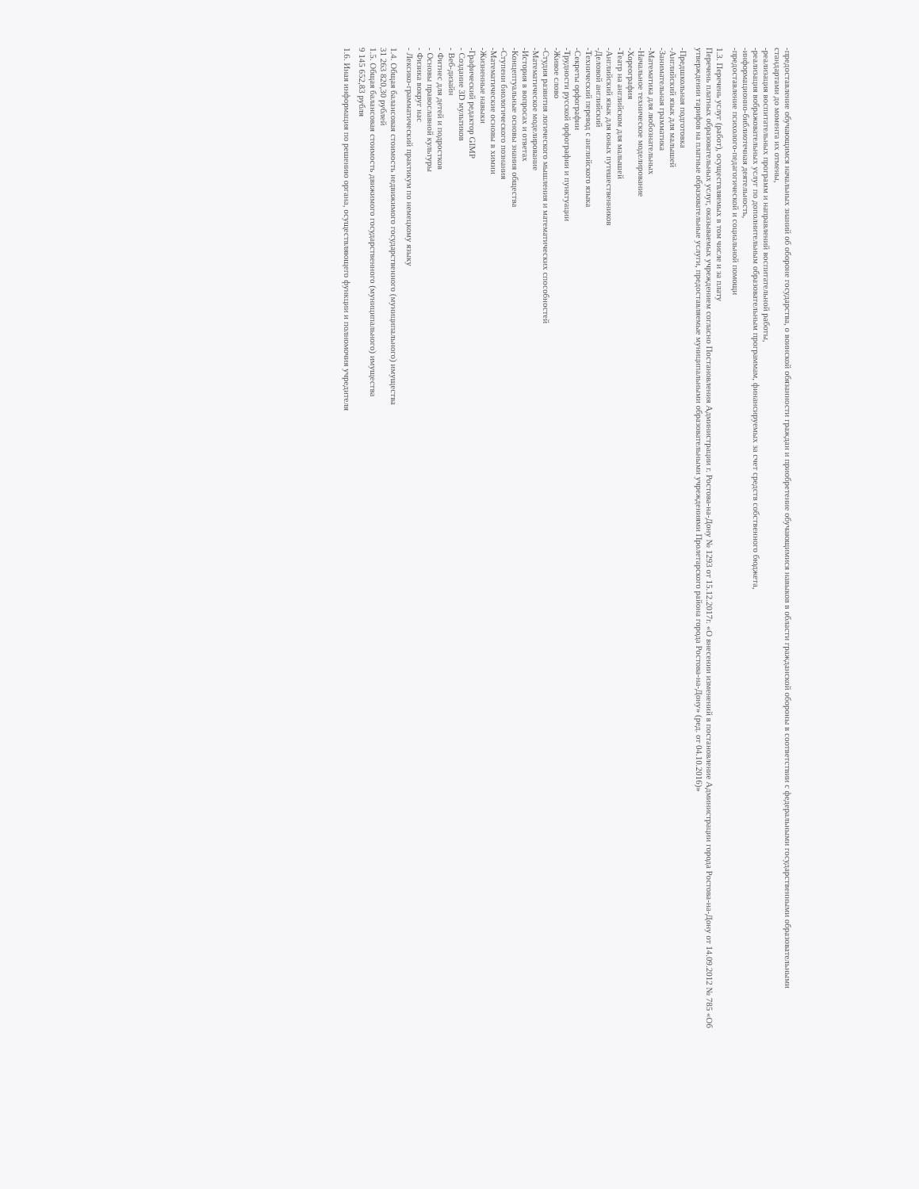-предоставление обучающимся начальных знаний об обороне государства, о воинской обязанности граждан и приобретение обучающимися навыков в области гражданской обороны в соответствии с федеральными государственными образовательными стандартами до момента их отмены,
-реализация воспитательных программ и направлений воспитательной работы,
-реализация вображовательных услуг по дополнительным образовательным программам, финансируемых за счет средств собственного бюджета,
-информационно-библиотечная деятельность,
-предоставление психолого-педагогической и социальной помощи
1.3. Перечень услуг (работ), осуществляемых в том числе и за плату
Перечень платных образовательных услуг, оказываемых учреждением согласно Постановления Администрации г. Ростова-на-Дону № 1293 от 15.12.2017г. «О внесении изменений в постановление Администрации города Ростова-на-Дону от 14.09.2012 № 785 «Об утверждении тарифов на платные образовательные услуги, предоставляемые муниципальными образовательными учреждениями Пролетарского района города Ростова-на-Дону» (ред. от 04.10.2016)»
-Предшкольная подготовка
-Английский язык для малышей
-Занимательная грамматика
-Математика для любознательных
-Начальное техническое моделирование
-Хореография
-Театр на английском для малышей
-Английский язык для юных путешественников
-Деловой английский
-Технический перевод с английского языка
-Секреты орфографии
-Трудности русской орфографии и пунктуации
-Живое слово
-Студия развития логического мышления и математических способностей
-Математическое моделирование
-История в вопросах и ответах
-Концептуальные основы знания общества
-Ступени биологического познания
-Математические основы в химии
-Жизненные навыки
-Графический редактор GIMP
- Создание 3D мультиков
- Веб-дизайн
- Фитнес для детей и подростков
- Основы православной культуры
- Физика вокруг нас
- Лексико-грамматический практикум по немецкому языку
1.4. Общая балансовая стоимость недвижимого государственного (муниципального) имущества
31 263 820,30 рублей
1.5. Общая балансовая стоимость движимого государственного (муниципального) имущества
9 145 652,83 рубля
1.6. Иная информация по решению органа, осуществляющего функции и полномочия учредителя